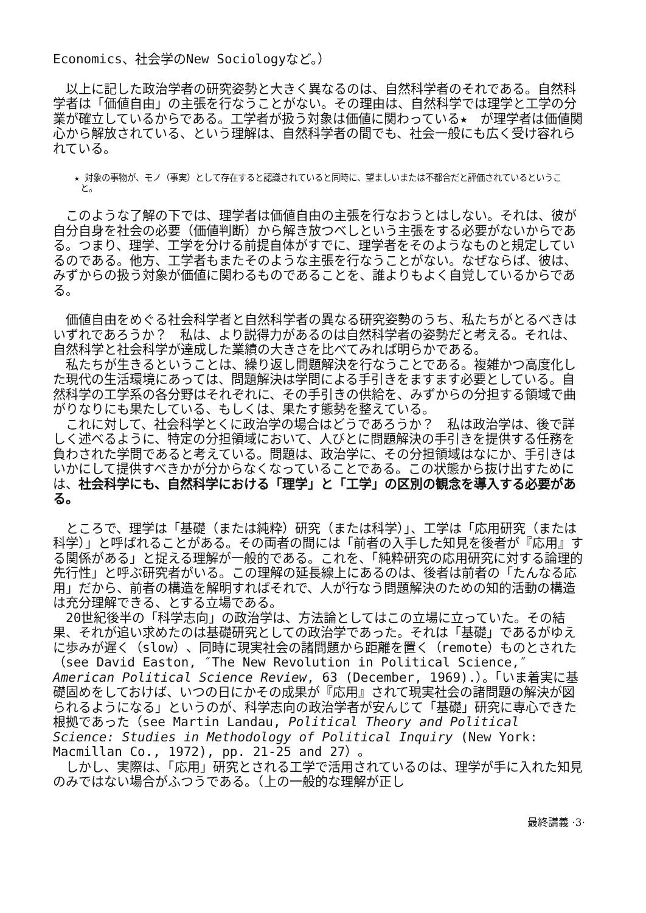Economics、社会学のNew Sociologyなど。）
　以上に記した政治学者の研究姿勢と大きく異なるのは、自然科学者のそれである。自然科学者は「価値自由」の主張を行なうことがない。その理由は、自然科学では理学と工学の分業が確立しているからである。工学者が扱う対象は価値に関わっている★　が理学者は価値関心から解放されている、という理解は、自然科学者の間でも、社会一般にも広く受け容れられている。
★ 対象の事物が、モノ（事実）として存在すると認識されていると同時に、望ましいまたは不都合だと評価されているということ。
　このような了解の下では、理学者は価値自由の主張を行なおうとはしない。それは、彼が自分自身を社会の必要（価値判断）から解き放つべしという主張をする必要がないからである。つまり、理学、工学を分ける前提自体がすでに、理学者をそのようなものと規定しているのである。他方、工学者もまたそのような主張を行なうことがない。なぜならば、彼は、みずからの扱う対象が価値に関わるものであることを、誰よりもよく自覚しているからである。
　価値自由をめぐる社会科学者と自然科学者の異なる研究姿勢のうち、私たちがとるべきはいずれであろうか？　私は、より説得力があるのは自然科学者の姿勢だと考える。それは、自然科学と社会科学が達成した業績の大きさを比べてみれば明らかである。
　私たちが生きるということは、繰り返し問題解決を行なうことである。複雑かつ高度化した現代の生活環境にあっては、問題解決は学問による手引きをますます必要としている。自然科学の工学系の各分野はそれぞれに、その手引きの供給を、みずからの分担する領域で曲がりなりにも果たしている、もしくは、果たす態勢を整えている。
　これに対して、社会科学とくに政治学の場合はどうであろうか？　私は政治学は、後で詳しく述べるように、特定の分担領域において、人びとに問題解決の手引きを提供する任務を負わされた学問であると考えている。問題は、政治学に、その分担領域はなにか、手引きはいかにして提供すべきかが分からなくなっていることである。この状態から抜け出すためには、社会科学にも、自然科学における「理学」と「工学」の区別の観念を導入する必要がある。
　ところで、理学は「基礎（または純粋）研究（または科学）」、工学は「応用研究（または科学）」と呼ばれることがある。その両者の間には「前者の入手した知見を後者が『応用』する関係がある」と捉える理解が一般的である。これを、「純粋研究の応用研究に対する論理的先行性」と呼ぶ研究者がいる。この理解の延長線上にあるのは、後者は前者の「たんなる応用」だから、前者の構造を解明すればそれで、人が行なう問題解決のための知的活動の構造は充分理解できる、とする立場である。
　20世紀後半の「科学志向」の政治学は、方法論としてはこの立場に立っていた。その結果、それが追い求めたのは基礎研究としての政治学であった。それは「基礎」であるがゆえに歩みが遅く（slow）、同時に現実社会の諸問題から距離を置く（remote）ものとされた（see David Easton, ″The New Revolution in Political Science,″ American Political Science Review, 63 (December, 1969).）。「いま着実に基礎固めをしておけば、いつの日にかその成果が『応用』されて現実社会の諸問題の解決が図られるようになる」というのが、科学志向の政治学者が安んじて「基礎」研究に専心できた根拠であった（see Martin Landau, Political Theory and Political Science: Studies in Methodology of Political Inquiry (New York: Macmillan Co., 1972), pp. 21-25 and 27）。
　しかし、実際は、「応用」研究とされる工学で活用されているのは、理学が手に入れた知見のみではない場合がふつうである。（上の一般的な理解が正し
最終講義 ·3·